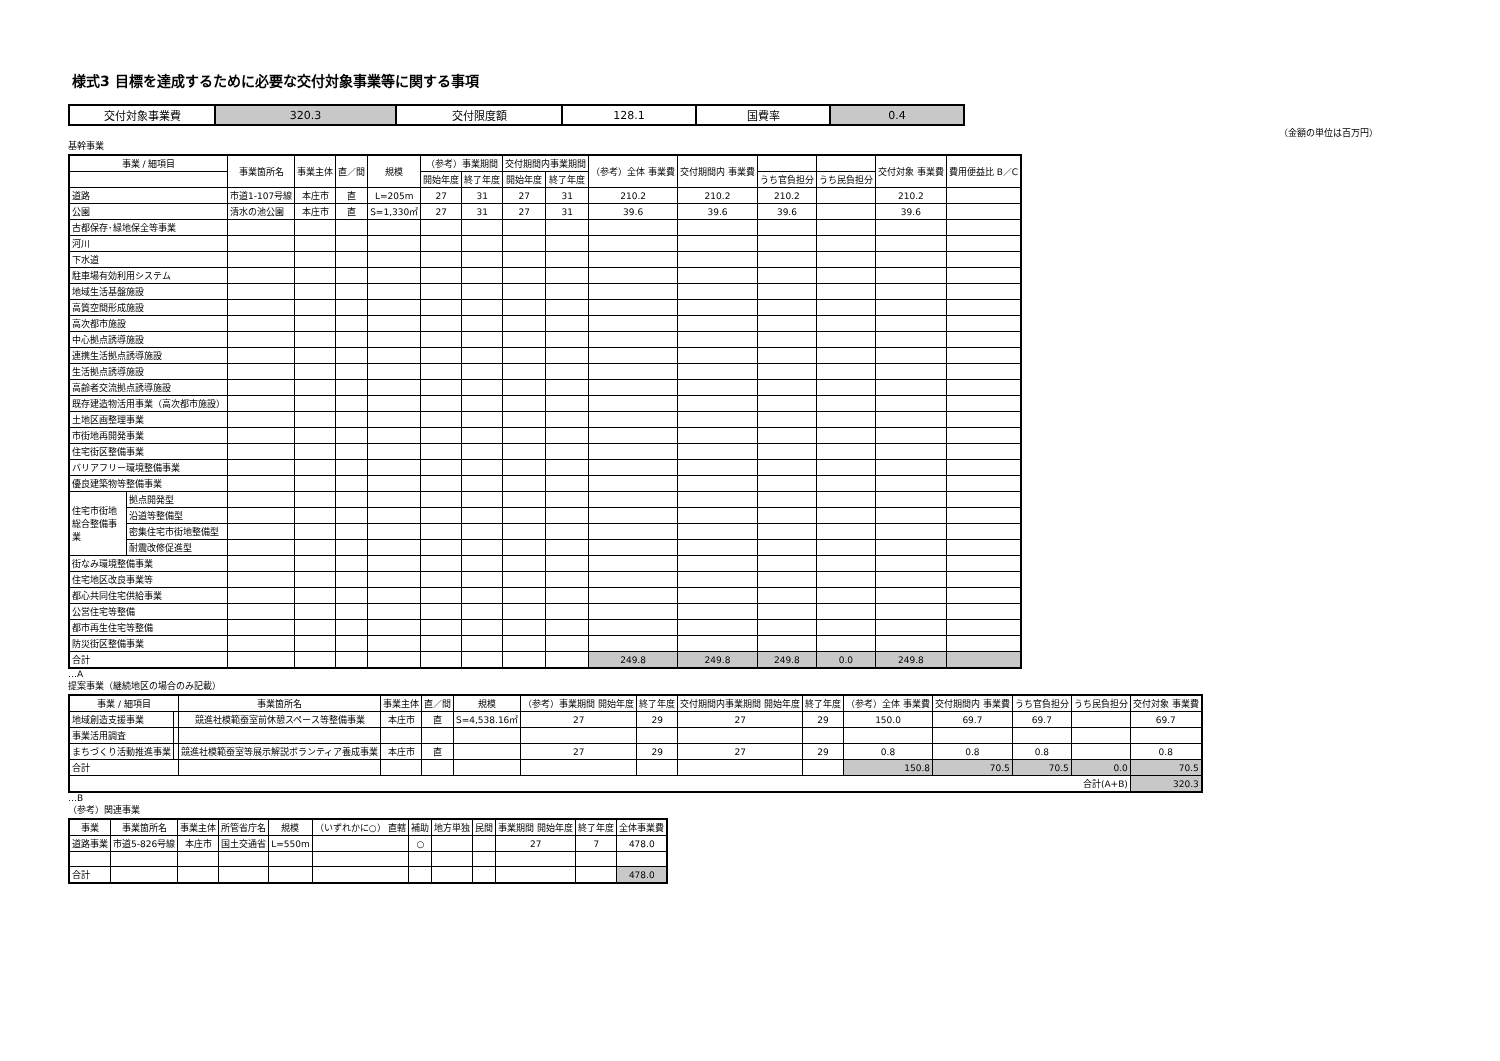様式3 目標を達成するために必要な交付対象事業等に関する事項
| 交付対象事業費 | 320.3 | 交付限度額 | 128.1 | 国費率 | 0.4 |
（金額の単位は百万円）
基幹事業
| 事業 / 細項目 | | 事業箇所名 | 事業主体 | 直／間 | 規模 | （参考）事業期間 | | 交付期間内事業期間 | | （参考）全体 事業費 | 交付期間内 事業費 | | | 交付対象 事業費 | 費用便益比 B／C |
| --- | --- | --- | --- | --- | --- | --- | --- | --- | --- | --- | --- | --- | --- | --- | --- |
| | | | | | | 開始年度 | 終了年度 | 開始年度 | 終了年度 | | | うち官負担分 | うち民負担分 | | |
| 道路 | | 市道1-107号線 | 本庄市 | 直 | L=205m | 27 | 31 | 27 | 31 | 210.2 | 210.2 | 210.2 | | 210.2 | |
| 公園 | | 清水の池公園 | 本庄市 | 直 | S=1,330㎡ | 27 | 31 | 27 | 31 | 39.6 | 39.6 | 39.6 | | 39.6 | |
| 古都保存･緑地保全等事業 | | | | | | | | | | | | | | | |
| 河川 | | | | | | | | | | | | | | | |
| 下水道 | | | | | | | | | | | | | | | |
| 駐車場有効利用システム | | | | | | | | | | | | | | | |
| 地域生活基盤施設 | | | | | | | | | | | | | | | |
| 高質空間形成施設 | | | | | | | | | | | | | | | |
| 高次都市施設 | | | | | | | | | | | | | | | |
| 中心拠点誘導施設 | | | | | | | | | | | | | | | |
| 連携生活拠点誘導施設 | | | | | | | | | | | | | | | |
| 生活拠点誘導施設 | | | | | | | | | | | | | | | |
| 高齢者交流拠点誘導施設 | | | | | | | | | | | | | | | |
| 既存建造物活用事業（高次都市施設） | | | | | | | | | | | | | | | |
| 土地区画整理事業 | | | | | | | | | | | | | | | |
| 市街地再開発事業 | | | | | | | | | | | | | | | |
| 住宅街区整備事業 | | | | | | | | | | | | | | | |
| バリアフリー環境整備事業 | | | | | | | | | | | | | | | |
| 優良建築物等整備事業 | | | | | | | | | | | | | | | |
| 住宅市街地総合整備事業 | 拠点開発型 | | | | | | | | | | | | | | |
| | 沿道等整備型 | | | | | | | | | | | | | | |
| | 密集住宅市街地整備型 | | | | | | | | | | | | | | |
| | 耐震改修促進型 | | | | | | | | | | | | | | |
| 街なみ環境整備事業 | | | | | | | | | | | | | | | |
| 住宅地区改良事業等 | | | | | | | | | | | | | | | |
| 都心共同住宅供給事業 | | | | | | | | | | | | | | | |
| 公営住宅等整備 | | | | | | | | | | | | | | | |
| 都市再生住宅等整備 | | | | | | | | | | | | | | | |
| 防災街区整備事業 | | | | | | | | | | | | | | | |
| 合計 | | | | | | | | | | 249.8 | 249.8 | 249.8 | 0.0 | 249.8 | |
…A
提案事業（継続地区の場合のみ記載）
| 事業 / 細項目 | | 事業箇所名 | 事業主体 | 直／間 | 規模 | （参考）事業期間 開始年度 | 終了年度 | 交付期間内事業期間 開始年度 | 終了年度 | （参考）全体 事業費 | 交付期間内 事業費 | うち官負担分 | うち民負担分 | 交付対象 事業費 |
| --- | --- | --- | --- | --- | --- | --- | --- | --- | --- | --- | --- | --- | --- | --- |
| 地域創造支援事業 | | 競進社模範蚕室前休憩スペース等整備事業 | 本庄市 | 直 | S=4,538.16㎡ | 27 | 29 | 27 | 29 | 150.0 | 69.7 | 69.7 | | 69.7 |
| 事業活用調査 | | | | | | | | | | | | | | |
| まちづくり活動推進事業 | | 競進社模範蚕室等展示解説ボランティア養成事業 | 本庄市 | 直 | | 27 | 29 | 27 | 29 | 0.8 | 0.8 | 0.8 | | 0.8 |
| 合計 | | | | | | | | | | 150.8 | 70.5 | 70.5 | 0.0 | 70.5 |
| 合計(A+B) | | | | | | | | | | | | | | 320.3 |
…B
（参考）関連事業
| 事業 | 事業箇所名 | 事業主体 | 所管省庁名 | 規模 | （いずれかに○） 直轄 | 補助 | 地方単独 | 民間 | 事業期間 開始年度 | 終了年度 | 全体事業費 |
| --- | --- | --- | --- | --- | --- | --- | --- | --- | --- | --- | --- |
| 道路事業 | 市道5-826号線 | 本庄市 | 国土交通省 | L=550m | | ○ | | | 27 | 7 | 478.0 |
| 合計 | | | | | | | | | | | 478.0 |